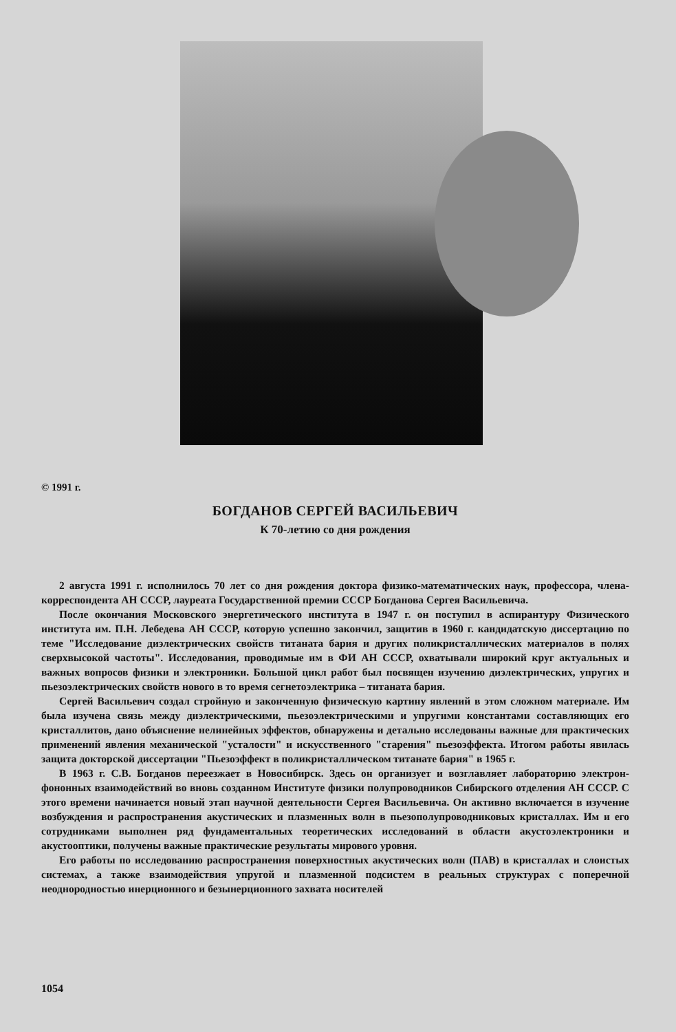© 1991 г.
БОГДАНОВ СЕРГЕЙ ВАСИЛЬЕВИЧ
К 70-летию со дня рождения
2 августа 1991 г. исполнилось 70 лет со дня рождения доктора физико-математических наук, профессора, члена-корреспондента АН СССР, лауреата Государственной премии СССР Богданова Сергея Васильевича.
После окончания Московского энергетического института в 1947 г. он поступил в аспирантуру Физического института им. П.Н. Лебедева АН СССР, которую успешно закончил, защитив в 1960 г. кандидатскую диссертацию по теме "Исследование диэлектрических свойств титаната бария и других поликристаллических материалов в полях сверхвысокой частоты". Исследования, проводимые им в ФИ АН СССР, охватывали широкий круг актуальных и важных вопросов физики и электроники. Большой цикл работ был посвящен изучению диэлектрических, упругих и пьезоэлектрических свойств нового в то время сегнетоэлектрика – титаната бария.
Сергей Васильевич создал стройную и законченную физическую картину явлений в этом сложном материале. Им была изучена связь между диэлектрическими, пьезоэлектрическими и упругими константами составляющих его кристаллитов, дано объяснение нелинейных эффектов, обнаружены и детально исследованы важные для практических применений явления механической "усталости" и искусственного "старения" пьезоэффекта. Итогом работы явилась защита докторской диссертации "Пьезоэффект в поликристаллическом титанате бария" в 1965 г.
В 1963 г. С.В. Богданов переезжает в Новосибирск. Здесь он организует и возглавляет лабораторию электрон-фононных взаимодействий во вновь созданном Институте физики полупроводников Сибирского отделения АН СССР. С этого времени начинается новый этап научной деятельности Сергея Васильевича. Он активно включается в изучение возбуждения и распространения акустических и плазменных волн в пьезополупроводниковых кристаллах. Им и его сотрудниками выполнен ряд фундаментальных теоретических исследований в области акустоэлектроники и акустооптики, получены важные практические результаты мирового уровня.
Его работы по исследованию распространения поверхностных акустических волн (ПАВ) в кристаллах и слоистых системах, а также взаимодействия упругой и плазменной подсистем в реальных структурах с поперечной неоднородностью инерционного и безынерционного захвата носителей
1054